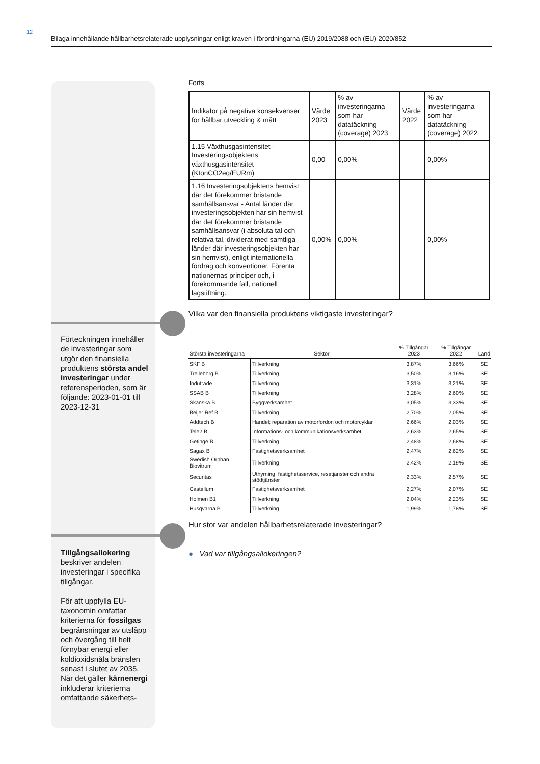12
Bilaga innehållande hållbarhetsrelaterade upplysningar enligt kraven i förordningarna (EU) 2019/2088 och (EU) 2020/852
Förteckningen innehåller de investeringar som utgör den finansiella produktens största andel investeringar under referensperioden, som är följande: 2023-01-01 till 2023-12-31
Tillgångsallokering beskriver andelen investeringar i specifika tillgångar.
För att uppfylla EU-taxonomin omfattar kriterierna för fossilgas begränsningar av utsläpp och övergång till helt förnybar energi eller koldioxidsnåla bränslen senast i slutet av 2035. När det gäller kärnenergi inkluderar kriterierna omfattande säkerhets-
Forts
| Indikator på negativa konsekvenser för hållbar utveckling & mått | Värde 2023 | % av investeringarna som har datatäckning (coverage) 2023 | Värde 2022 | % av investeringarna som har datatäckning (coverage) 2022 |
| 1.15 Växthusgasintensitet - Investeringsobjektens växthusgasintensitet (KtonCO2eq/EURm) | 0,00 | 0,00% | | 0,00% |
| 1.16 Investeringsobjektens hemvist där det förekommer bristande samhällsansvar - Antal länder där investeringsobjekten har sin hemvist där det förekommer bristande samhällsansvar (i absoluta tal och relativa tal, dividerat med samtliga länder där investeringsobjekten har sin hemvist), enligt internationella fördrag och konventioner, Förenta nationernas principer och, i förekommande fall, nationell lagstiftning. | 0,00% | 0,00% | | 0,00% |
Vilka var den finansiella produktens viktigaste investeringar?
| Största investeringarna | Sektor | % Tillgångar 2023 | % Tillgångar 2022 | Land |
| --- | --- | --- | --- | --- |
| SKF B | Tillverkning | 3,87% | 3,66% | SE |
| Trelleborg B | Tillverkning | 3,50% | 3,16% | SE |
| Indutrade | Tillverkning | 3,31% | 3,21% | SE |
| SSAB B | Tillverkning | 3,28% | 2,60% | SE |
| Skanska B | Byggverksamhet | 3,05% | 3,33% | SE |
| Beijer Ref B | Tillverkning | 2,70% | 2,05% | SE |
| Addtech B | Handel; reparation av motorfordon och motorcyklar | 2,66% | 2,03% | SE |
| Tele2 B | Informations- och kommunikationsverksamhet | 2,63% | 2,65% | SE |
| Getinge B | Tillverkning | 2,48% | 2,68% | SE |
| Sagax B | Fastighetsverksamhet | 2,47% | 2,62% | SE |
| Swedish Orphan Biovitrum | Tillverkning | 2,42% | 2,19% | SE |
| Securitas | Uthyrning, fastighetsservice, resetjänster och andra stödtjänster | 2,33% | 2,57% | SE |
| Castellum | Fastighetsverksamhet | 2,27% | 2,07% | SE |
| Holmen B1 | Tillverkning | 2,04% | 2,23% | SE |
| Husqvarna B | Tillverkning | 1,99% | 1,78% | SE |
Hur stor var andelen hållbarhetsrelaterade investeringar?
● Vad var tillgångsallokeringen?